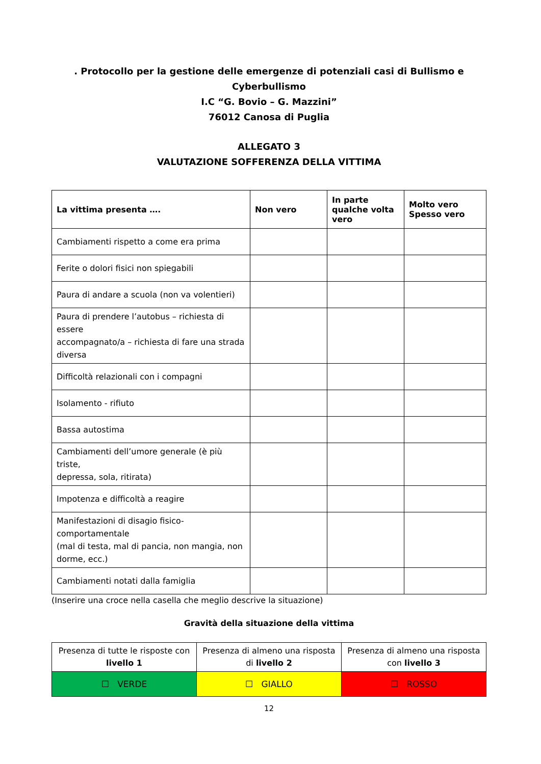. Protocollo per la gestione delle emergenze di potenziali casi di Bullismo e Cyberbullismo
I.C “G. Bovio – G. Mazzini”
76012 Canosa di Puglia
ALLEGATO 3
VALUTAZIONE SOFFERENZA DELLA VITTIMA
| La vittima presenta …. | Non vero | In parte qualche volta vero | Molto vero Spesso vero |
| --- | --- | --- | --- |
| Cambiamenti rispetto a come era prima | | | |
| Ferite o dolori fisici non spiegabili | | | |
| Paura di andare a scuola (non va volentieri) | | | |
| Paura di prendere l’autobus – richiesta di essere accompagnato/a – richiesta di fare una strada diversa | | | |
| Difficoltà relazionali con i compagni | | | |
| Isolamento - rifiuto | | | |
| Bassa autostima | | | |
| Cambiamenti dell’umore generale (è più triste, depressa, sola, ritirata) | | | |
| Impotenza e difficoltà a reagire | | | |
| Manifestazioni di disagio fisico-comportamentale (mal di testa, mal di pancia, non mangia, non dorme, ecc.) | | | |
| Cambiamenti notati dalla famiglia | | | |
(Inserire una croce nella casella che meglio descrive la situazione)
Gravità della situazione della vittima
| Presenza di tutte le risposte con livello 1 | Presenza di almeno una risposta di livello 2 | Presenza di almeno una risposta con livello 3 |
| ☐ VERDE | ☐ GIALLO | ☐ ROSSO |
12